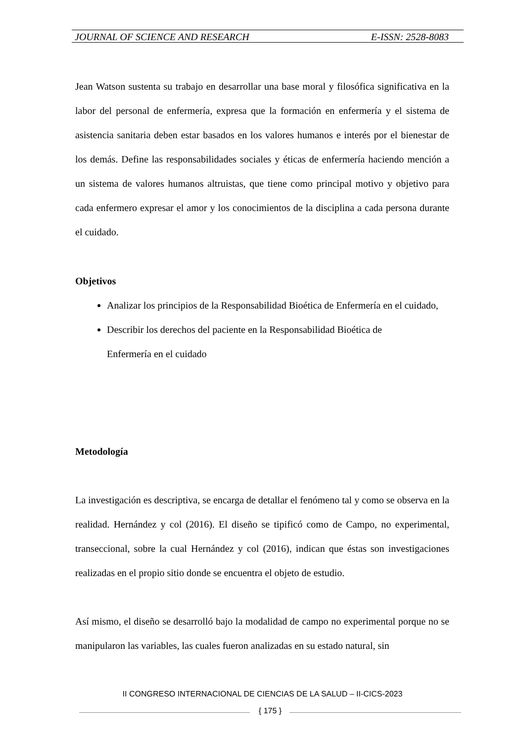JOURNAL OF SCIENCE AND RESEARCH E-ISSN: 2528-8083
Jean Watson sustenta su trabajo en desarrollar una base moral y filosófica significativa en la labor del personal de enfermería, expresa que la formación en enfermería y el sistema de asistencia sanitaria deben estar basados en los valores humanos e interés por el bienestar de los demás. Define las responsabilidades sociales y éticas de enfermería haciendo mención a un sistema de valores humanos altruistas, que tiene como principal motivo y objetivo para cada enfermero expresar el amor y los conocimientos de la disciplina a cada persona durante el cuidado.
Objetivos
Analizar los principios de la Responsabilidad Bioética de Enfermería en el cuidado,
Describir los derechos del paciente en la Responsabilidad Bioética de Enfermería en el cuidado
Metodología
La investigación es descriptiva, se encarga de detallar el fenómeno tal y como se observa en la realidad. Hernández y col (2016). El diseño se tipificó como de Campo, no experimental, transeccional, sobre la cual Hernández y col (2016), indican que éstas son investigaciones realizadas en el propio sitio donde se encuentra el objeto de estudio.
Así mismo, el diseño se desarrolló bajo la modalidad de campo no experimental porque no se manipularon las variables, las cuales fueron analizadas en su estado natural, sin
II CONGRESO INTERNACIONAL DE CIENCIAS DE LA SALUD – II-CICS-2023
{ 175 }